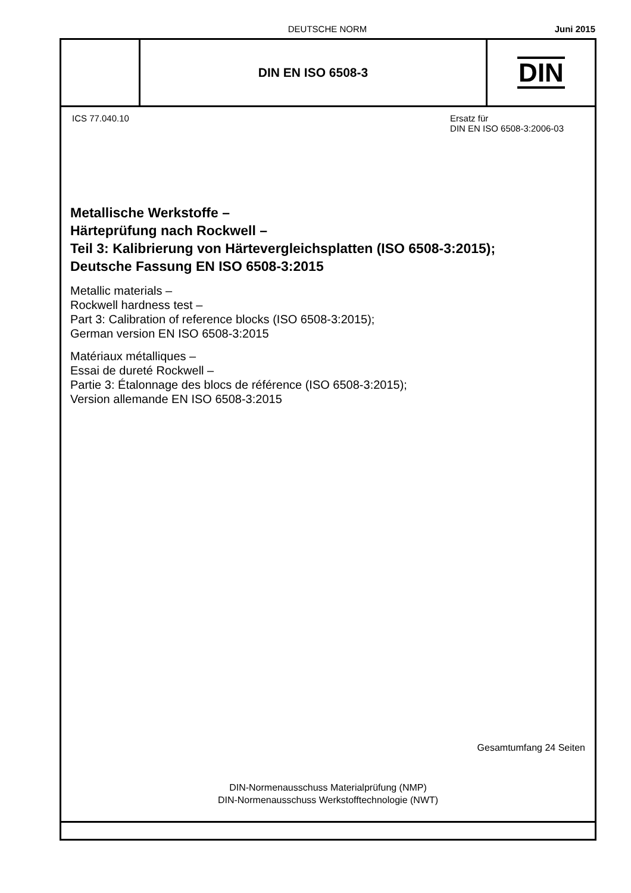DEUTSCHE NORM Juni 2015
DIN EN ISO 6508-3
DIN
ICS 77.040.10 Ersatz für
DIN EN ISO 6508-3:2006-03
Metallische Werkstoffe –
Härteprüfung nach Rockwell –
Teil 3: Kalibrierung von Härtevergleichsplatten (ISO 6508-3:2015);
Deutsche Fassung EN ISO 6508-3:2015
Metallic materials –
Rockwell hardness test –
Part 3: Calibration of reference blocks (ISO 6508-3:2015);
German version EN ISO 6508-3:2015
Matériaux métalliques –
Essai de dureté Rockwell –
Partie 3: Étalonnage des blocs de référence (ISO 6508-3:2015);
Version allemande EN ISO 6508-3:2015
Gesamtumfang 24 Seiten
DIN-Normenausschuss Materialprüfung (NMP)
DIN-Normenausschuss Werkstofftechnologie (NWT)